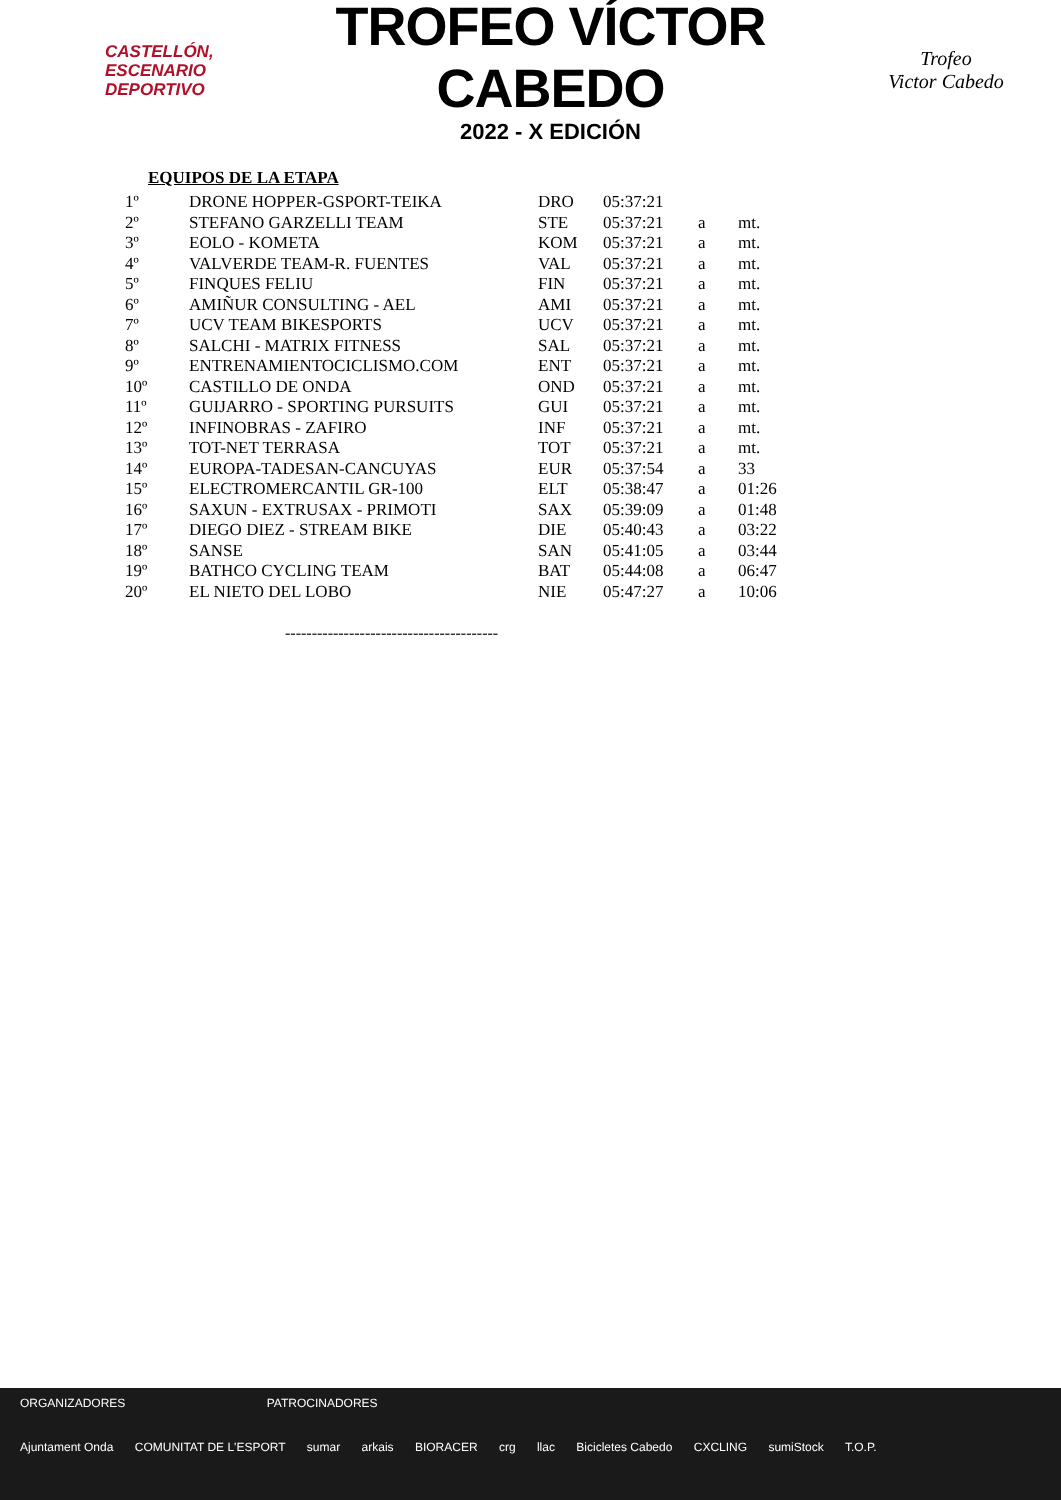CASTELLÓN,
ESCENARIO
DEPORTIVO
TROFEO VÍCTOR CABEDO
2022 - X EDICIÓN
Trofeo
Victor Cabedo
EQUIPOS DE LA ETAPA
| 1º | DRONE HOPPER-GSPORT-TEIKA | DRO | 05:37:21 | | |
| 2º | STEFANO GARZELLI TEAM | STE | 05:37:21 | a | mt. |
| 3º | EOLO - KOMETA | KOM | 05:37:21 | a | mt. |
| 4º | VALVERDE TEAM-R. FUENTES | VAL | 05:37:21 | a | mt. |
| 5º | FINQUES FELIU | FIN | 05:37:21 | a | mt. |
| 6º | AMIÑUR CONSULTING - AEL | AMI | 05:37:21 | a | mt. |
| 7º | UCV TEAM BIKESPORTS | UCV | 05:37:21 | a | mt. |
| 8º | SALCHI - MATRIX FITNESS | SAL | 05:37:21 | a | mt. |
| 9º | ENTRENAMIENTOCICLISMO.COM | ENT | 05:37:21 | a | mt. |
| 10º | CASTILLO DE ONDA | OND | 05:37:21 | a | mt. |
| 11º | GUIJARRO - SPORTING PURSUITS | GUI | 05:37:21 | a | mt. |
| 12º | INFINOBRAS - ZAFIRO | INF | 05:37:21 | a | mt. |
| 13º | TOT-NET TERRASA | TOT | 05:37:21 | a | mt. |
| 14º | EUROPA-TADESAN-CANCUYAS | EUR | 05:37:54 | a | 33 |
| 15º | ELECTROMERCANTIL GR-100 | ELT | 05:38:47 | a | 01:26 |
| 16º | SAXUN - EXTRUSAX - PRIMOTI | SAX | 05:39:09 | a | 01:48 |
| 17º | DIEGO DIEZ - STREAM BIKE | DIE | 05:40:43 | a | 03:22 |
| 18º | SANSE | SAN | 05:41:05 | a | 03:44 |
| 19º | BATHCO CYCLING TEAM | BAT | 05:44:08 | a | 06:47 |
| 20º | EL NIETO DEL LOBO | NIE | 05:47:27 | a | 10:06 |
----------------------------------------
ORGANIZADORES PATROCINADORES
Ajuntament Onda COMUNITAT DE L'ESPORT sumar arkais BIORACER crg llac Bicicletes Cabedo CXCLING sumiStock T.O.P.